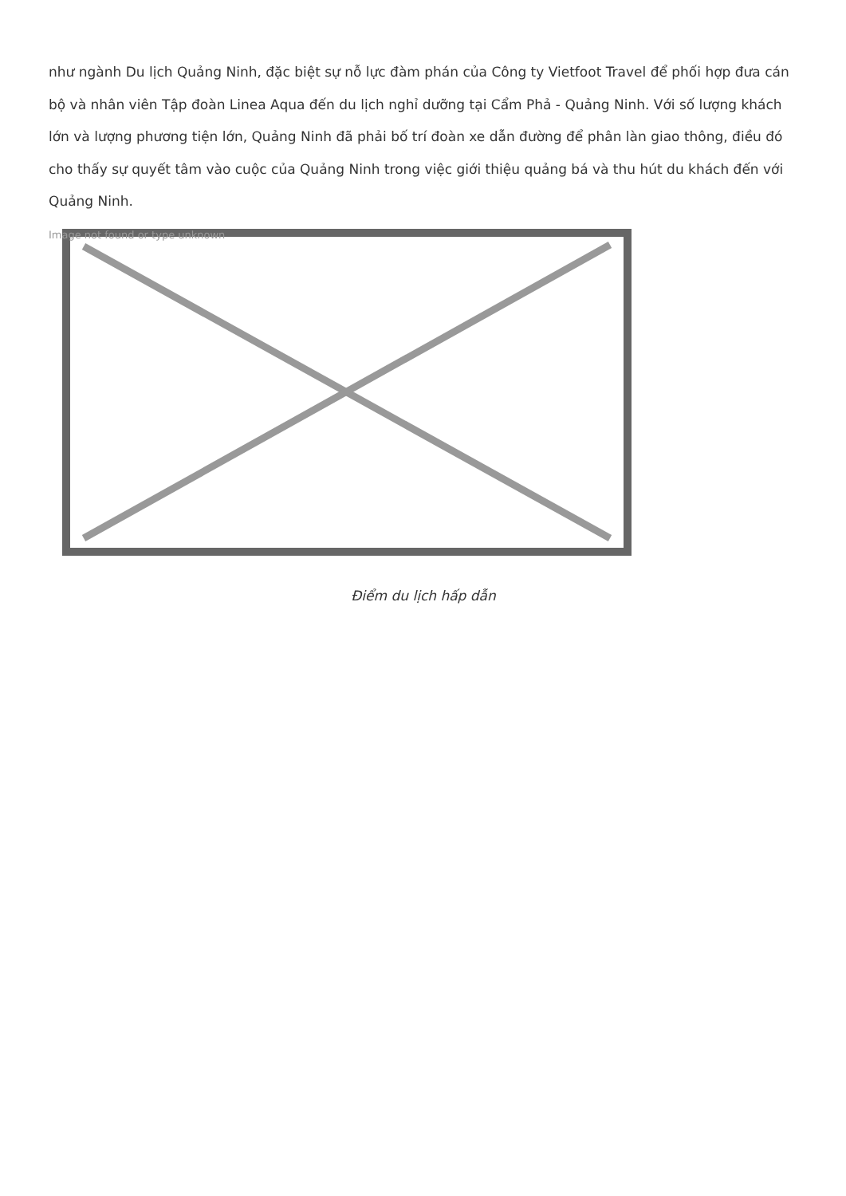như ngành Du lịch Quảng Ninh, đặc biệt sự nỗ lực đàm phán của Công ty Vietfoot Travel để phối hợp đưa cán bộ và nhân viên Tập đoàn Linea Aqua đến du lịch nghỉ dưỡng tại Cẩm Phả - Quảng Ninh. Với số lượng khách lớn và lượng phương tiện lớn, Quảng Ninh đã phải bố trí đoàn xe dẫn đường để phân làn giao thông, điều đó cho thấy sự quyết tâm vào cuộc của Quảng Ninh trong việc giới thiệu quảng bá và thu hút du khách đến với Quảng Ninh.
Image not found or type unknown
Điểm du lịch hấp dẫn